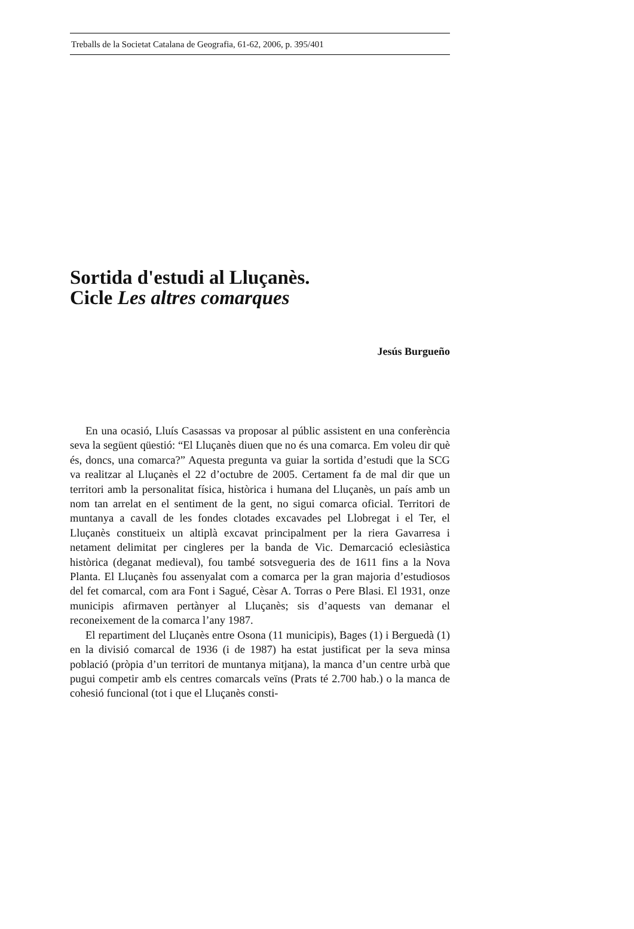Treballs de la Societat Catalana de Geografia, 61-62, 2006, p. 395/401
Sortida d'estudi al Lluçanès.
Cicle Les altres comarques
Jesús Burgueño
En una ocasió, Lluís Casassas va proposar al públic assistent en una conferència seva la següent qüestió: “El Lluçanès diuen que no és una comarca. Em voleu dir què és, doncs, una comarca?” Aquesta pregunta va guiar la sortida d’estudi que la SCG va realitzar al Lluçanès el 22 d’octubre de 2005. Certament fa de mal dir que un territori amb la personalitat física, històrica i humana del Lluçanès, un país amb un nom tan arrelat en el sentiment de la gent, no sigui comarca oficial. Territori de muntanya a cavall de les fondes clotades excavades pel Llobregat i el Ter, el Lluçanès constitueix un altiplà excavat principalment per la riera Gavarresa i netament delimitat per cingleres per la banda de Vic. Demarcació eclesiàstica històrica (deganat medieval), fou també sotsvegueria des de 1611 fins a la Nova Planta. El Lluçanès fou assenyalat com a comarca per la gran majoria d’estudiosos del fet comarcal, com ara Font i Sagué, Cèsar A. Torras o Pere Blasi. El 1931, onze municipis afirmaven pertànyer al Lluçanès; sis d’aquests van demanar el reconeixement de la comarca l’any 1987.
El repartiment del Lluçanès entre Osona (11 municipis), Bages (1) i Berguedà (1) en la divisió comarcal de 1936 (i de 1987) ha estat justificat per la seva minsa població (pròpia d’un territori de muntanya mitjana), la manca d’un centre urbà que pugui competir amb els centres comarcals veïns (Prats té 2.700 hab.) o la manca de cohesió funcional (tot i que el Lluçanès consti-